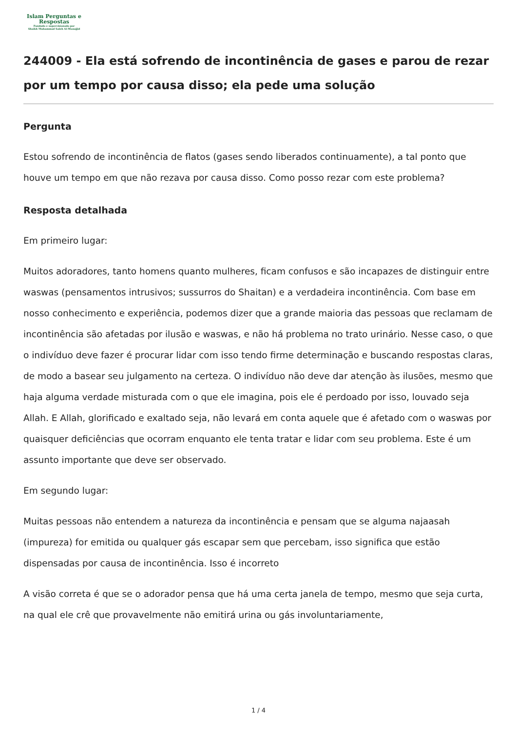Islam Perguntas e
Respostas
Fundado e supervisionado por
Shaikh Muhammad Saleh Al-Munajjid
244009 - Ela está sofrendo de incontinência de gases e parou de rezar por um tempo por causa disso; ela pede uma solução
Pergunta
Estou sofrendo de incontinência de flatos (gases sendo liberados continuamente), a tal ponto que houve um tempo em que não rezava por causa disso. Como posso rezar com este problema?
Resposta detalhada
Em primeiro lugar:
Muitos adoradores, tanto homens quanto mulheres, ficam confusos e são incapazes de distinguir entre waswas (pensamentos intrusivos; sussurros do Shaitan) e a verdadeira incontinência. Com base em nosso conhecimento e experiência, podemos dizer que a grande maioria das pessoas que reclamam de incontinência são afetadas por ilusão e waswas, e não há problema no trato urinário. Nesse caso, o que o indivíduo deve fazer é procurar lidar com isso tendo firme determinação e buscando respostas claras, de modo a basear seu julgamento na certeza. O indivíduo não deve dar atenção às ilusões, mesmo que haja alguma verdade misturada com o que ele imagina, pois ele é perdoado por isso, louvado seja Allah. E Allah, glorificado e exaltado seja, não levará em conta aquele que é afetado com o waswas por quaisquer deficiências que ocorram enquanto ele tenta tratar e lidar com seu problema. Este é um assunto importante que deve ser observado.
Em segundo lugar:
Muitas pessoas não entendem a natureza da incontinência e pensam que se alguma najaasah (impureza) for emitida ou qualquer gás escapar sem que percebam, isso significa que estão dispensadas por causa de incontinência. Isso é incorreto
A visão correta é que se o adorador pensa que há uma certa janela de tempo, mesmo que seja curta, na qual ele crê que provavelmente não emitirá urina ou gás involuntariamente,
1 / 4